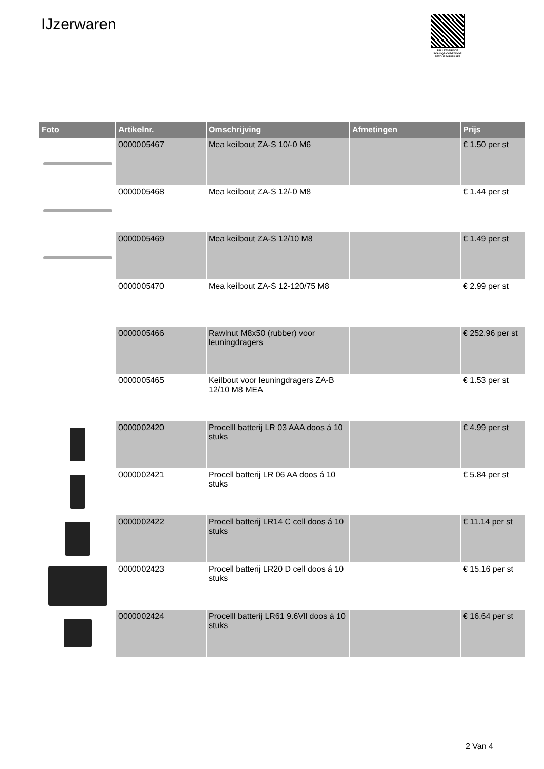IJzerwaren
PALLETSERVICE
SCAN QR-CODE VOOR RETOURFORMULIER
| Foto | Artikelnr. | Omschrijving | Afmetingen | Prijs |
| --- | --- | --- | --- | --- |
| | 0000005467 | Mea keilbout ZA-S 10/-0 M6 | | € 1.50 per st |
| | 0000005468 | Mea keilbout ZA-S 12/-0 M8 | | € 1.44 per st |
| | 0000005469 | Mea keilbout ZA-S 12/10 M8 | | € 1.49 per st |
| | 0000005470 | Mea keilbout ZA-S 12-120/75 M8 | | € 2.99 per st |
| | 0000005466 | Rawlnut M8x50 (rubber) voor leuningdragers | | € 252.96 per st |
| | 0000005465 | Keilbout voor leuningdragers ZA-B 12/10 M8 MEA | | € 1.53 per st |
| | 0000002420 | Procelll batterij LR 03 AAA doos á 10 stuks | | € 4.99 per st |
| | 0000002421 | Procell batterij LR 06 AA doos á 10 stuks | | € 5.84 per st |
| | 0000002422 | Procell batterij LR14 C cell doos á 10 stuks | | € 11.14 per st |
| | 0000002423 | Procell batterij LR20 D cell doos á 10 stuks | | € 15.16 per st |
| | 0000002424 | Procelll batterij LR61 9.6Vll doos á 10 stuks | | € 16.64 per st |
2 Van 4